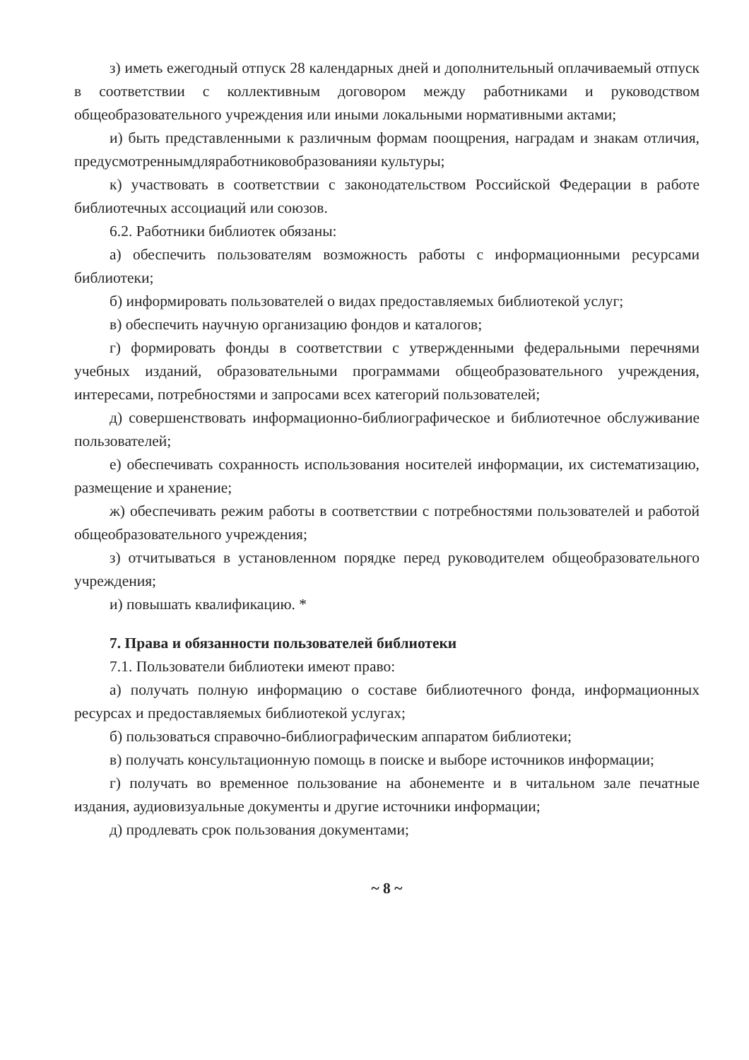з) иметь ежегодный отпуск 28 календарных дней и дополнительный оплачиваемый отпуск в соответствии с коллективным договором между работниками и руководством общеобразовательного учреждения или иными локальными нормативными актами;
и) быть представленными к различным формам поощрения, наградам и знакам отличия, предусмотреннымдляработниковобразованияи культуры;
к) участвовать в соответствии с законодательством Российской Федерации в работе библиотечных ассоциаций или союзов.
6.2. Работники библиотек обязаны:
а) обеспечить пользователям возможность работы с информационными ресурсами библиотеки;
б) информировать пользователей о видах предоставляемых библиотекой услуг;
в) обеспечить научную организацию фондов и каталогов;
г) формировать фонды в соответствии с утвержденными федеральными перечнями учебных изданий, образовательными программами общеобразовательного учреждения, интересами, потребностями и запросами всех категорий пользователей;
д) совершенствовать информационно-библиографическое и библиотечное обслуживание пользователей;
е) обеспечивать сохранность использования носителей информации, их систематизацию, размещение и хранение;
ж) обеспечивать режим работы в соответствии с потребностями пользователей и работой общеобразовательного учреждения;
з) отчитываться в установленном порядке перед руководителем общеобразовательного учреждения;
и) повышать квалификацию. *
7. Права и обязанности пользователей библиотеки
7.1. Пользователи библиотеки имеют право:
а) получать полную информацию о составе библиотечного фонда, информационных ресурсах и предоставляемых библиотекой услугах;
б) пользоваться справочно-библиографическим аппаратом библиотеки;
в) получать консультационную помощь в поиске и выборе источников информации;
г) получать во временное пользование на абонементе и в читальном зале печатные издания, аудиовизуальные документы и другие источники информации;
д) продлевать срок пользования документами;
~ 8 ~